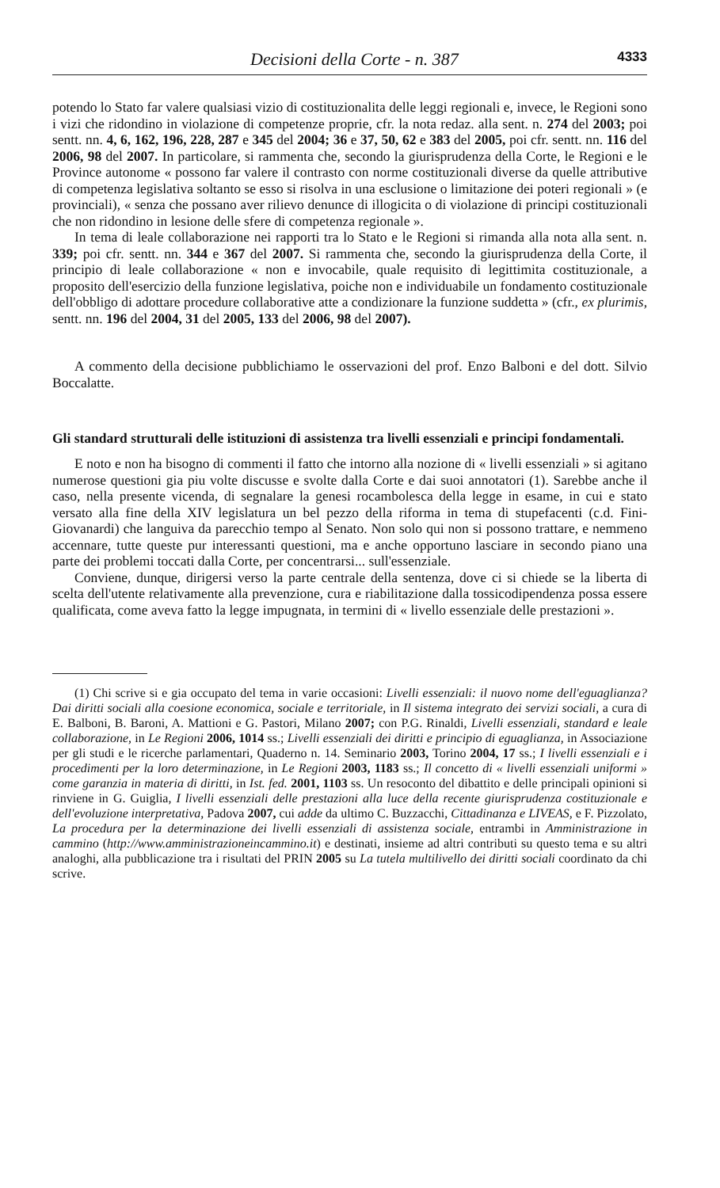Decisioni della Corte - n. 387 4333
potendo lo Stato far valere qualsiasi vizio di costituzionalita delle leggi regionali e, invece, le Regioni sono i vizi che ridondino in violazione di competenze proprie, cfr. la nota redaz. alla sent. n. 274 del 2003; poi sentt. nn. 4, 6, 162, 196, 228, 287 e 345 del 2004; 36 e 37, 50, 62 e 383 del 2005, poi cfr. sentt. nn. 116 del 2006, 98 del 2007. In particolare, si rammenta che, secondo la giurisprudenza della Corte, le Regioni e le Province autonome « possono far valere il contrasto con norme costituzionali diverse da quelle attributive di competenza legislativa soltanto se esso si risolva in una esclusione o limitazione dei poteri regionali » (e provinciali), « senza che possano aver rilievo denunce di illogicita o di violazione di principi costituzionali che non ridondino in lesione delle sfere di competenza regionale ».
In tema di leale collaborazione nei rapporti tra lo Stato e le Regioni si rimanda alla nota alla sent. n. 339; poi cfr. sentt. nn. 344 e 367 del 2007. Si rammenta che, secondo la giurisprudenza della Corte, il principio di leale collaborazione « non e invocabile, quale requisito di legittimita costituzionale, a proposito dell'esercizio della funzione legislativa, poiche non e individuabile un fondamento costituzionale dell'obbligo di adottare procedure collaborative atte a condizionare la funzione suddetta » (cfr., ex plurimis, sentt. nn. 196 del 2004, 31 del 2005, 133 del 2006, 98 del 2007).
A commento della decisione pubblichiamo le osservazioni del prof. Enzo Balboni e del dott. Silvio Boccalatte.
Gli standard strutturali delle istituzioni di assistenza tra livelli essenziali e principi fondamentali.
E noto e non ha bisogno di commenti il fatto che intorno alla nozione di « livelli essenziali » si agitano numerose questioni gia piu volte discusse e svolte dalla Corte e dai suoi annotatori (1). Sarebbe anche il caso, nella presente vicenda, di segnalare la genesi rocambolesca della legge in esame, in cui e stato versato alla fine della XIV legislatura un bel pezzo della riforma in tema di stupefacenti (c.d. Fini-Giovanardi) che languiva da parecchio tempo al Senato. Non solo qui non si possono trattare, e nemmeno accennare, tutte queste pur interessanti questioni, ma e anche opportuno lasciare in secondo piano una parte dei problemi toccati dalla Corte, per concentrarsi... sull'essenziale.
Conviene, dunque, dirigersi verso la parte centrale della sentenza, dove ci si chiede se la liberta di scelta dell'utente relativamente alla prevenzione, cura e riabilitazione dalla tossicodipendenza possa essere qualificata, come aveva fatto la legge impugnata, in termini di « livello essenziale delle prestazioni ».
(1) Chi scrive si e gia occupato del tema in varie occasioni: Livelli essenziali: il nuovo nome dell'eguaglianza? Dai diritti sociali alla coesione economica, sociale e territoriale, in Il sistema integrato dei servizi sociali, a cura di E. Balboni, B. Baroni, A. Mattioni e G. Pastori, Milano 2007; con P.G. Rinaldi, Livelli essenziali, standard e leale collaborazione, in Le Regioni 2006, 1014 ss.; Livelli essenziali dei diritti e principio di eguaglianza, in Associazione per gli studi e le ricerche parlamentari, Quaderno n. 14. Seminario 2003, Torino 2004, 17 ss.; I livelli essenziali e i procedimenti per la loro determinazione, in Le Regioni 2003, 1183 ss.; Il concetto di « livelli essenziali uniformi » come garanzia in materia di diritti, in Ist. fed. 2001, 1103 ss. Un resoconto del dibattito e delle principali opinioni si rinviene in G. Guiglia, I livelli essenziali delle prestazioni alla luce della recente giurisprudenza costituzionale e dell'evoluzione interpretativa, Padova 2007, cui adde da ultimo C. Buzzacchi, Cittadinanza e LIVEAS, e F. Pizzolato, La procedura per la determinazione dei livelli essenziali di assistenza sociale, entrambi in Amministrazione in cammino (http://www.amministrazioneincammino.it) e destinati, insieme ad altri contributi su questo tema e su altri analoghi, alla pubblicazione tra i risultati del PRIN 2005 su La tutela multilivello dei diritti sociali coordinato da chi scrive.